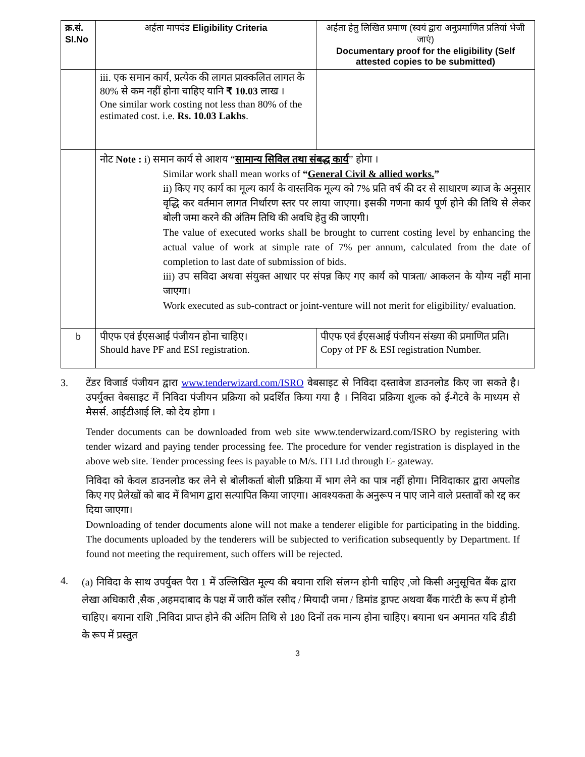| क्र.सं. Sl.No | अर्हता मापदंड Eligibility Criteria | अर्हता हेतु लिखित प्रमाण (स्वयं द्वारा अनुप्रमाणित प्रतियां भेजी जाएं) Documentary proof for the eligibility (Self attested copies to be submitted) |
| --- | --- | --- |
| | iii. एक समान कार्य, प्रत्येक की लागत प्राक्कलित लागत के 80% से कम नहीं होना चाहिए यानि ₹ 10.03 लाख । One similar work costing not less than 80% of the estimated cost. i.e. Rs. 10.03 Lakhs . | |
| | नोट Note : i) समान कार्य से आशय “ सामान्य सिविल तथा संबद्ध कार्य ” होगा । Similar work shall mean works of “ General Civil & allied works. ” ii) किए गए कार्य का मूल्य कार्य के वास्तविक मूल्य को 7% प्रति वर्ष की दर से साधारण ब्याज के अनुसार वृद्धि कर वर्तमान लागत निर्धारण स्तर पर लाया जाएगा। इसकी गणना कार्य पूर्ण होने की तिथि से लेकर बोली जमा करने की अंतिम तिथि की अवधि हेतु की जाएगी। The value of executed works shall be brought to current costing level by enhancing the actual value of work at simple rate of 7% per annum, calculated from the date of completion to last date of submission of bids. iii) उप सविदा अथवा संयुक्त आधार पर संपन्न किए गए कार्य को पात्रता/ आकलन के योग्य नहीं माना जाएगा। Work executed as sub-contract or joint-venture will not merit for eligibility/ evaluation. | |
| b | पीएफ एवं ईएसआई पंजीयन होना चाहिए। Should have PF and ESI registration. | पीएफ एवं ईएसआई पंजीयन संख्या की प्रमाणित प्रति। Copy of PF & ESI registration Number. |
3. टेंडर विजार्ड पंजीयन द्वारा www.tenderwizard.com/ISRO वेबसाइट से निविदा दस्तावेज डाउनलोड किए जा सकते है। उपर्युक्त वेबसाइट में निविदा पंजीयन प्रक्रिया को प्रदर्शित किया गया है । निविदा प्रक्रिया शुल्क को ई-गेटवे के माध्यम से मैसर्स. आईटीआई लि. को देय होगा ।
Tender documents can be downloaded from web site www.tenderwizard.com/ISRO by registering with tender wizard and paying tender processing fee. The procedure for vender registration is displayed in the above web site. Tender processing fees is payable to M/s. ITI Ltd through E- gateway.
निविदा को केवल डाउनलोड कर लेने से बोलीकर्ता बोली प्रक्रिया में भाग लेने का पात्र नहीं होगा। निविदाकार द्वारा अपलोड किए गए प्रेलेखों को बाद में विभाग द्वारा सत्यापित किया जाएगा। आवश्यकता के अनुरूप न पाए जाने वाले प्रस्तावों को रद्द कर दिया जाएगा।
Downloading of tender documents alone will not make a tenderer eligible for participating in the bidding. The documents uploaded by the tenderers will be subjected to verification subsequently by Department. If found not meeting the requirement, such offers will be rejected.
4.
(a) निविदा के साथ उपर्युक्त पैरा 1 में उल्लिखित मूल्य की बयाना राशि संलग्न होनी चाहिए ,जो किसी अनुसूचित बैंक द्वारा लेखा अधिकारी ,सैक ,अहमदाबाद के पक्ष में जारी कॉल रसीद / मियादी जमा / डिमांड ड्राफ्ट अथवा बैंक गारंटी के रूप में होनी चाहिए। बयाना राशि ,निविदा प्राप्त होने की अंतिम तिथि से 180 दिनों तक मान्य होना चाहिए। बयाना धन अमानत यदि डीडी के रूप में प्रस्तुत
3